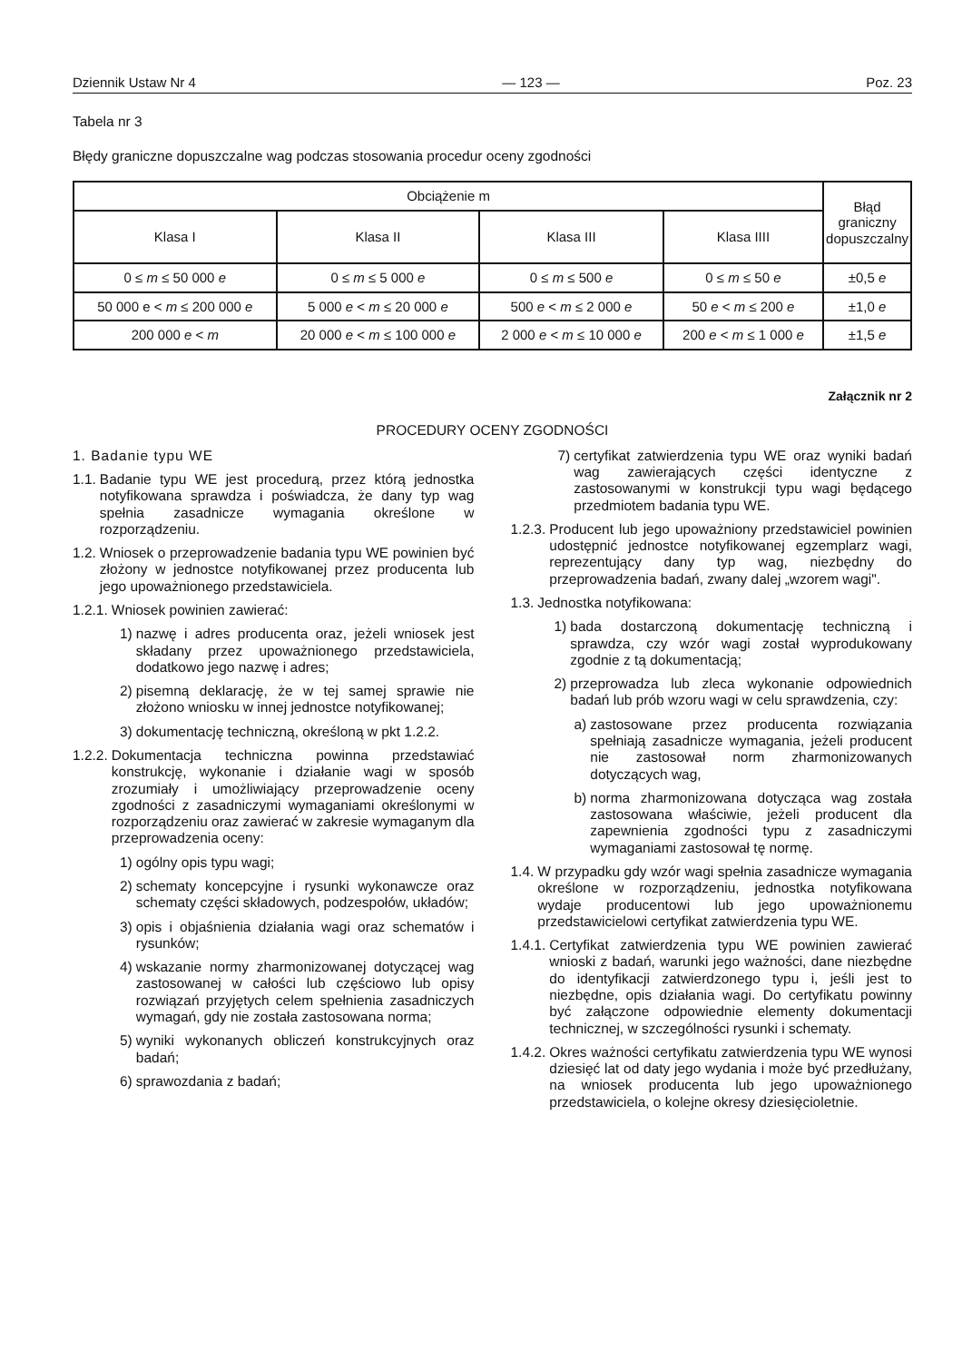Dziennik Ustaw Nr 4 — 123 — Poz. 23
Tabela nr 3
Błędy graniczne dopuszczalne wag podczas stosowania procedur oceny zgodności
| Obciążenie m | | | | Błąd graniczny dopuszczalny |
| --- | --- | --- | --- | --- |
| Klasa I | Klasa II | Klasa III | Klasa IIII | |
| 0 ≤ m ≤ 50 000 e | 0 ≤ m ≤ 5 000 e | 0 ≤ m ≤ 500 e | 0 ≤ m ≤ 50 e | ±0,5 e |
| 50 000 e < m ≤ 200 000 e | 5 000 e < m ≤ 20 000 e | 500 e < m ≤ 2 000 e | 50 e < m ≤ 200 e | ±1,0 e |
| 200 000 e < m | 20 000 e < m ≤ 100 000 e | 2 000 e < m ≤ 10 000 e | 200 e < m ≤ 1 000 e | ±1,5 e |
Załącznik nr 2
PROCEDURY OCENY ZGODNOŚCI
1. Badanie typu WE
1.1. Badanie typu WE jest procedurą, przez którą jednostka notyfikowana sprawdza i poświadcza, że dany typ wag spełnia zasadnicze wymagania określone w rozporządzeniu.
1.2. Wniosek o przeprowadzenie badania typu WE powinien być złożony w jednostce notyfikowanej przez producenta lub jego upoważnionego przedstawiciela.
1.2.1. Wniosek powinien zawierać:
1) nazwę i adres producenta oraz, jeżeli wniosek jest składany przez upoważnionego przedstawiciela, dodatkowo jego nazwę i adres;
2) pisemną deklarację, że w tej samej sprawie nie złożono wniosku w innej jednostce notyfikowanej;
3) dokumentację techniczną, określoną w pkt 1.2.2.
1.2.2. Dokumentacja techniczna powinna przedstawiać konstrukcję, wykonanie i działanie wagi w sposób zrozumiały i umożliwiający przeprowadzenie oceny zgodności z zasadniczymi wymaganiami określonymi w rozporządzeniu oraz zawierać w zakresie wymaganym dla przeprowadzenia oceny:
1) ogólny opis typu wagi;
2) schematy koncepcyjne i rysunki wykonawcze oraz schematy części składowych, podzespołów, układów;
3) opis i objaśnienia działania wagi oraz schematów i rysunków;
4) wskazanie normy zharmonizowanej dotyczącej wag zastosowanej w całości lub częściowo lub opisy rozwiązań przyjętych celem spełnienia zasadniczych wymagań, gdy nie została zastosowana norma;
5) wyniki wykonanych obliczeń konstrukcyjnych oraz badań;
6) sprawozdania z badań;
7) certyfikat zatwierdzenia typu WE oraz wyniki badań wag zawierających części identyczne z zastosowanymi w konstrukcji typu wagi będącego przedmiotem badania typu WE.
1.2.3. Producent lub jego upoważniony przedstawiciel powinien udostępnić jednostce notyfikowanej egzemplarz wagi, reprezentujący dany typ wag, niezbędny do przeprowadzenia badań, zwany dalej „wzorem wagi".
1.3. Jednostka notyfikowana:
1) bada dostarczoną dokumentację techniczną i sprawdza, czy wzór wagi został wyprodukowany zgodnie z tą dokumentacją;
2) przeprowadza lub zleca wykonanie odpowiednich badań lub prób wzoru wagi w celu sprawdzenia, czy:
a) zastosowane przez producenta rozwiązania spełniają zasadnicze wymagania, jeżeli producent nie zastosował norm zharmonizowanych dotyczących wag,
b) norma zharmonizowana dotycząca wag została zastosowana właściwie, jeżeli producent dla zapewnienia zgodności typu z zasadniczymi wymaganiami zastosował tę normę.
1.4. W przypadku gdy wzór wagi spełnia zasadnicze wymagania określone w rozporządzeniu, jednostka notyfikowana wydaje producentowi lub jego upoważnionemu przedstawicielowi certyfikat zatwierdzenia typu WE.
1.4.1. Certyfikat zatwierdzenia typu WE powinien zawierać wnioski z badań, warunki jego ważności, dane niezbędne do identyfikacji zatwierdzonego typu i, jeśli jest to niezbędne, opis działania wagi. Do certyfikatu powinny być załączone odpowiednie elementy dokumentacji technicznej, w szczególności rysunki i schematy.
1.4.2. Okres ważności certyfikatu zatwierdzenia typu WE wynosi dziesięć lat od daty jego wydania i może być przedłużany, na wniosek producenta lub jego upoważnionego przedstawiciela, o kolejne okresy dziesięcioletnie.